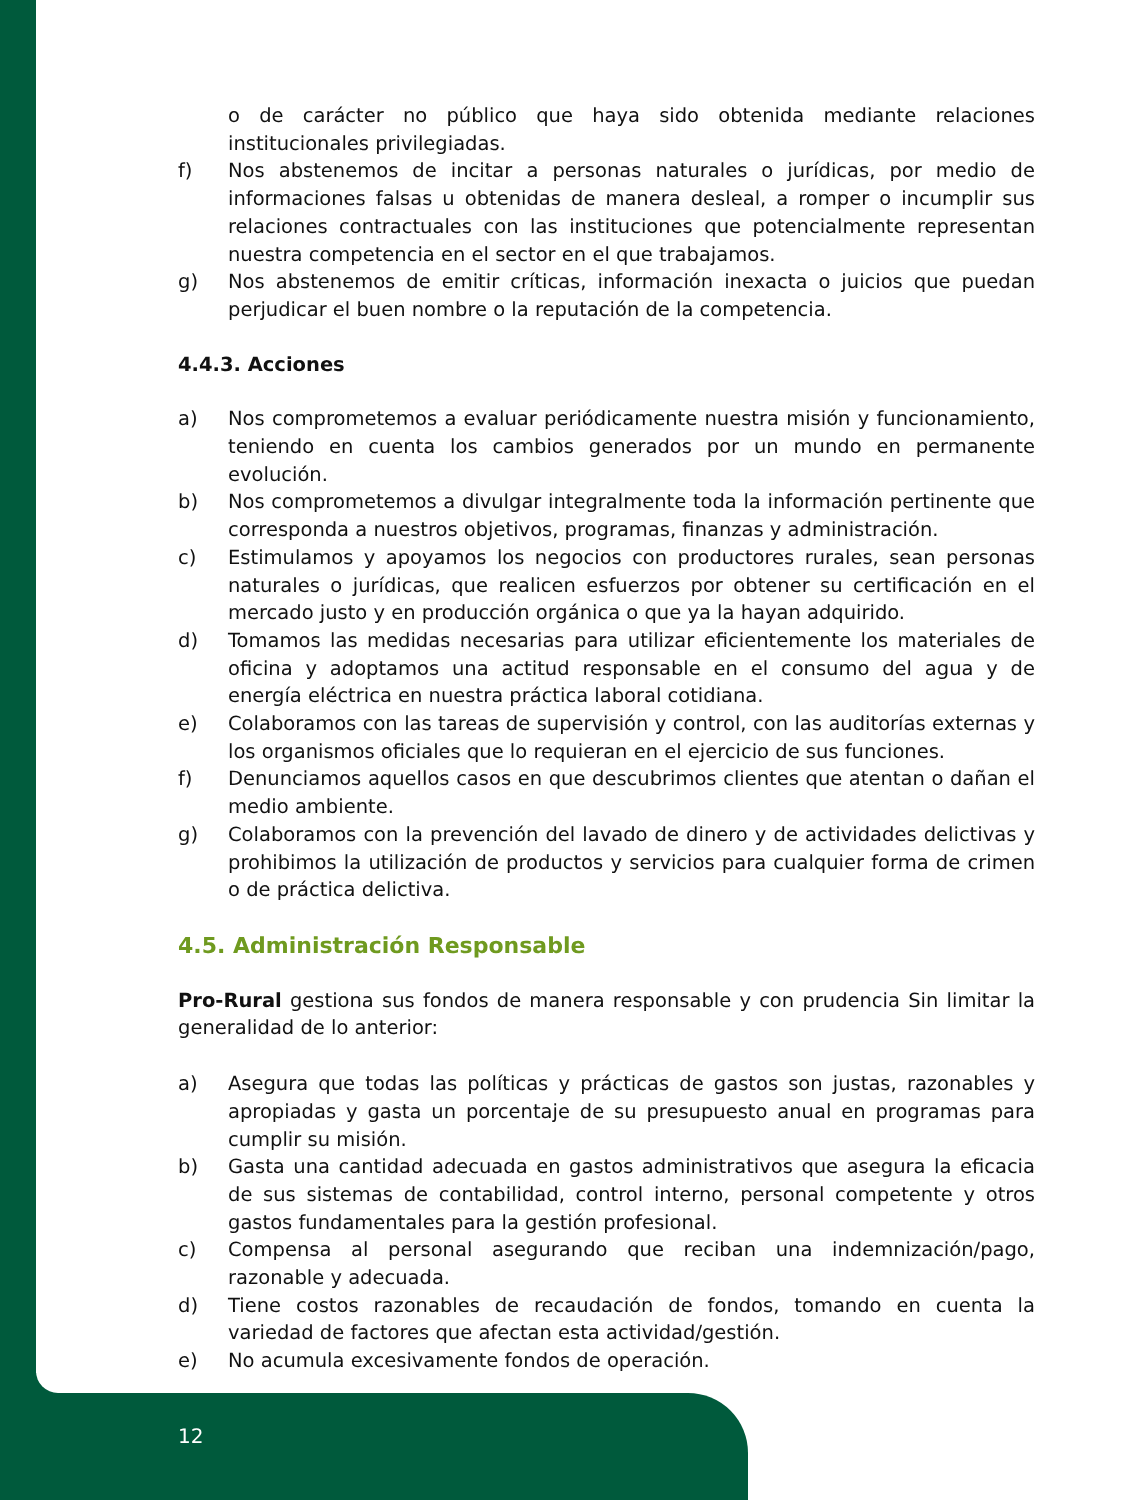o de carácter no público que haya sido obtenida mediante relaciones institucionales privilegiadas.
f) Nos abstenemos de incitar a personas naturales o jurídicas, por medio de informaciones falsas u obtenidas de manera desleal, a romper o incumplir sus relaciones contractuales con las instituciones que potencialmente representan nuestra competencia en el sector en el que trabajamos.
g) Nos abstenemos de emitir críticas, información inexacta o juicios que puedan perjudicar el buen nombre o la reputación de la competencia.
4.4.3. Acciones
a) Nos comprometemos a evaluar periódicamente nuestra misión y funcionamiento, teniendo en cuenta los cambios generados por un mundo en permanente evolución.
b) Nos comprometemos a divulgar integralmente toda la información pertinente que corresponda a nuestros objetivos, programas, finanzas y administración.
c) Estimulamos y apoyamos los negocios con productores rurales, sean personas naturales o jurídicas, que realicen esfuerzos por obtener su certificación en el mercado justo y en producción orgánica o que ya la hayan adquirido.
d) Tomamos las medidas necesarias para utilizar eficientemente los materiales de oficina y adoptamos una actitud responsable en el consumo del agua y de energía eléctrica en nuestra práctica laboral cotidiana.
e) Colaboramos con las tareas de supervisión y control, con las auditorías externas y los organismos oficiales que lo requieran en el ejercicio de sus funciones.
f) Denunciamos aquellos casos en que descubrimos clientes que atentan o dañan el medio ambiente.
g) Colaboramos con la prevención del lavado de dinero y de actividades delictivas y prohibimos la utilización de productos y servicios para cualquier forma de crimen o de práctica delictiva.
4.5. Administración Responsable
Pro-Rural gestiona sus fondos de manera responsable y con prudencia Sin limitar la generalidad de lo anterior:
a) Asegura que todas las políticas y prácticas de gastos son justas, razonables y apropiadas y gasta un porcentaje de su presupuesto anual en programas para cumplir su misión.
b) Gasta una cantidad adecuada en gastos administrativos que asegura la eficacia de sus sistemas de contabilidad, control interno, personal competente y otros gastos fundamentales para la gestión profesional.
c) Compensa al personal asegurando que reciban una indemnización/pago, razonable y adecuada.
d) Tiene costos razonables de recaudación de fondos, tomando en cuenta la variedad de factores que afectan esta actividad/gestión.
e) No acumula excesivamente fondos de operación.
12